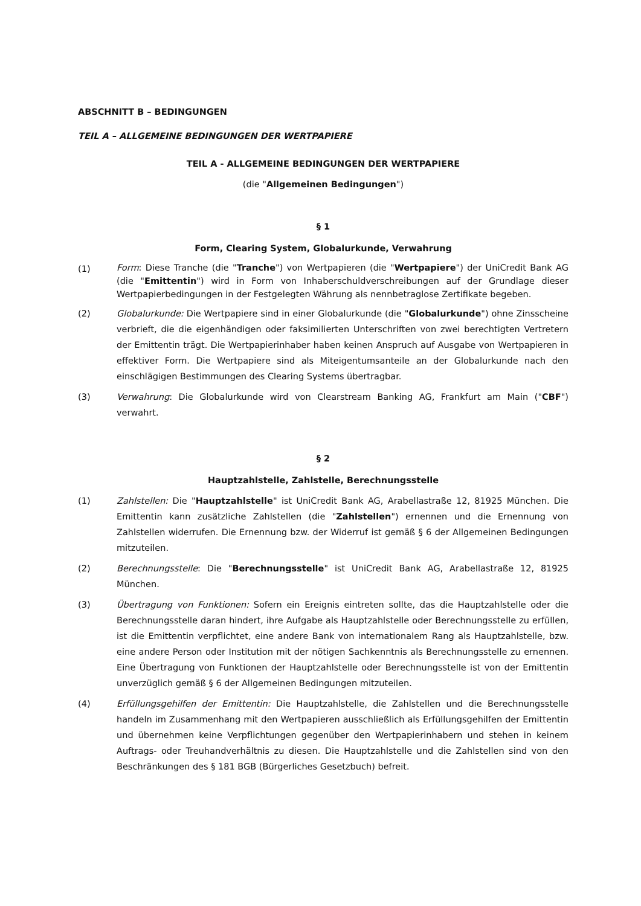ABSCHNITT B – BEDINGUNGEN
TEIL A – ALLGEMEINE BEDINGUNGEN DER WERTPAPIERE
TEIL A - ALLGEMEINE BEDINGUNGEN DER WERTPAPIERE
(die "Allgemeinen Bedingungen")
§ 1
Form, Clearing System, Globalurkunde, Verwahrung
(1)
Form: Diese Tranche (die "Tranche") von Wertpapieren (die "Wertpapiere") der UniCredit Bank AG (die "Emittentin") wird in Form von Inhaberschuldverschreibungen auf der Grundlage dieser Wertpapierbedingungen in der Festgelegten Währung als nennbetraglose Zertifikate begeben.
(2) Globalurkunde: Die Wertpapiere sind in einer Globalurkunde (die "Globalurkunde") ohne Zinsscheine verbrieft, die die eigenhändigen oder faksimilierten Unterschriften von zwei berechtigten Vertretern der Emittentin trägt. Die Wertpapierinhaber haben keinen Anspruch auf Ausgabe von Wertpapieren in effektiver Form. Die Wertpapiere sind als Miteigentumsanteile an der Globalurkunde nach den einschlägigen Bestimmungen des Clearing Systems übertragbar.
(3) Verwahrung: Die Globalurkunde wird von Clearstream Banking AG, Frankfurt am Main ("CBF") verwahrt.
§ 2
Hauptzahlstelle, Zahlstelle, Berechnungsstelle
(1) Zahlstellen: Die "Hauptzahlstelle" ist UniCredit Bank AG, Arabellastraße 12, 81925 München. Die Emittentin kann zusätzliche Zahlstellen (die "Zahlstellen") ernennen und die Ernennung von Zahlstellen widerrufen. Die Ernennung bzw. der Widerruf ist gemäß § 6 der Allgemeinen Bedingungen mitzuteilen.
(2) Berechnungsstelle: Die "Berechnungsstelle" ist UniCredit Bank AG, Arabellastraße 12, 81925 München.
(3) Übertragung von Funktionen: Sofern ein Ereignis eintreten sollte, das die Hauptzahlstelle oder die Berechnungsstelle daran hindert, ihre Aufgabe als Hauptzahlstelle oder Berechnungsstelle zu erfüllen, ist die Emittentin verpflichtet, eine andere Bank von internationalem Rang als Hauptzahlstelle, bzw. eine andere Person oder Institution mit der nötigen Sachkenntnis als Berechnungsstelle zu ernennen. Eine Übertragung von Funktionen der Hauptzahlstelle oder Berechnungsstelle ist von der Emittentin unverzüglich gemäß § 6 der Allgemeinen Bedingungen mitzuteilen.
(4) Erfüllungsgehilfen der Emittentin: Die Hauptzahlstelle, die Zahlstellen und die Berechnungsstelle handeln im Zusammenhang mit den Wertpapieren ausschließlich als Erfüllungsgehilfen der Emittentin und übernehmen keine Verpflichtungen gegenüber den Wertpapierinhabern und stehen in keinem Auftrags- oder Treuhandverhältnis zu diesen. Die Hauptzahlstelle und die Zahlstellen sind von den Beschränkungen des § 181 BGB (Bürgerliches Gesetzbuch) befreit.